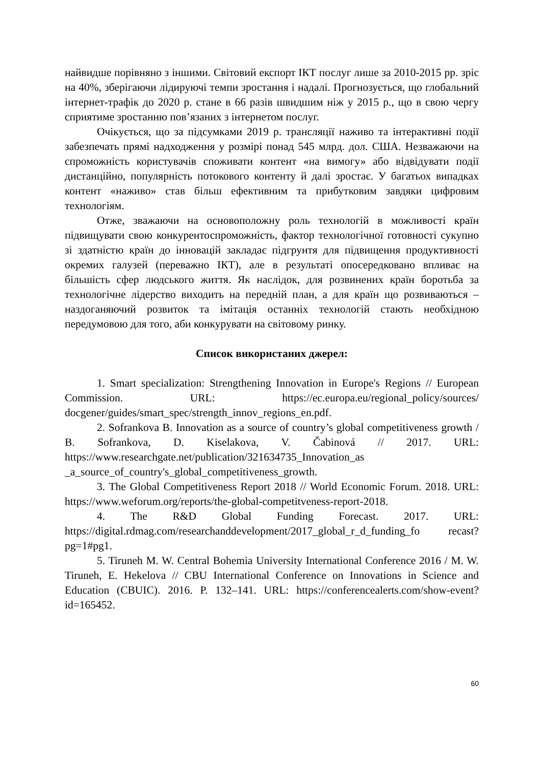найвидше порівняно з іншими. Світовий експорт ІКТ послуг лише за 2010-2015 рр. зріс на 40%, зберігаючи лідируючі темпи зростання і надалі. Прогнозується, що глобальний інтернет-трафік до 2020 р. стане в 66 разів швидшим ніж у 2015 р., що в свою чергу сприятиме зростанню пов’язаних з інтернетом послуг.
Очікується, що за підсумками 2019 р. трансляції наживо та інтерактивні події забезпечать прямі надходження у розмірі понад 545 млрд. дол. США. Незважаючи на спроможність користувачів споживати контент «на вимогу» або відвідувати події дистанційно, популярність потокового контенту й далі зростає. У багатьох випадках контент «наживо» став більш ефективним та прибутковим завдяки цифровим технологіям.
Отже, зважаючи на основоположну роль технологій в можливості країн підвищувати свою конкурентоспроможність, фактор технологічної готовності сукупно зі здатністю країн до інновацій закладає підгрунтя для підвищення продуктивності окремих галузей (переважно ІКТ), але в результаті опосередковано впливає на більшість сфер людського життя. Як наслідок, для розвинених країн боротьба за технологічне лідерство виходить на передній план, а для країн що розвиваються – наздоганяючий розвиток та імітація останніх технологій стають необхідною передумовою для того, аби конкурувати на світовому ринку.
Список використаних джерел:
1. Smart specialization: Strengthening Innovation in Europe's Regions // European Commission. URL: https://ec.europa.eu/regional_policy/sources/ docgener/guides/smart_spec/strength_innov_regions_en.pdf.
2. Sofrankova B. Innovation as a source of country’s global competitiveness growth / B. Sofrankova, D. Kiselakova, V. Čabinová // 2017. URL: https://www.researchgate.net/publication/321634735_Innovation_as _a_source_of_country's_global_competitiveness_growth.
3. The Global Competitiveness Report 2018 // World Economic Forum. 2018. URL: https://www.weforum.org/reports/the-global-competitveness-report-2018.
4. The R&D Global Funding Forecast. 2017. URL: https://digital.rdmag.com/researchanddevelopment/2017_global_r_d_funding_fo recast?pg=1#pg1.
5. Tiruneh M. W. Central Bohemia University International Conference 2016 / M. W. Tiruneh, E. Hekelova // CBU International Conference on Innovations in Science and Education (CBUIC). 2016. P. 132–141. URL: https://conferencealerts.com/show-event?id=165452.
60